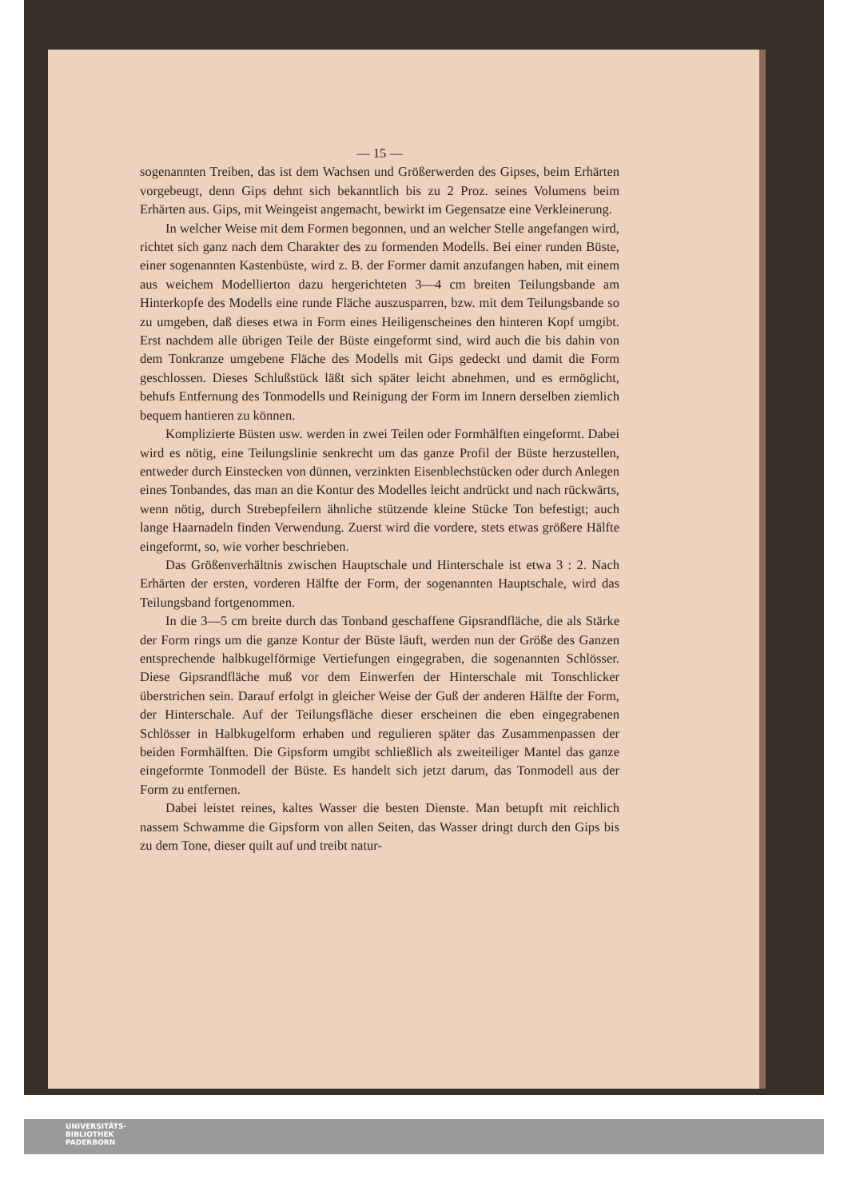— 15 —
sogenannten Treiben, das ist dem Wachsen und Größerwerden des Gipses, beim Erhärten vorgebeugt, denn Gips dehnt sich bekanntlich bis zu 2 Proz. seines Volumens beim Erhärten aus. Gips, mit Weingeist angemacht, bewirkt im Gegensatze eine Verkleinerung.
In welcher Weise mit dem Formen begonnen, und an welcher Stelle angefangen wird, richtet sich ganz nach dem Charakter des zu formenden Modells. Bei einer runden Büste, einer sogenannten Kastenbüste, wird z. B. der Former damit anzufangen haben, mit einem aus weichem Modellierton dazu hergerichteten 3—4 cm breiten Teilungsbande am Hinterkopfe des Modells eine runde Fläche auszusparren, bzw. mit dem Teilungsbande so zu umgeben, daß dieses etwa in Form eines Heiligenscheines den hinteren Kopf umgibt. Erst nachdem alle übrigen Teile der Büste eingeformt sind, wird auch die bis dahin von dem Tonkranze umgebene Fläche des Modells mit Gips gedeckt und damit die Form geschlossen. Dieses Schlußstück läßt sich später leicht abnehmen, und es ermöglicht, behufs Entfernung des Tonmodells und Reinigung der Form im Innern derselben ziemlich bequem hantieren zu können.
Komplizierte Büsten usw. werden in zwei Teilen oder Formhälften eingeformt. Dabei wird es nötig, eine Teilungslinie senkrecht um das ganze Profil der Büste herzustellen, entweder durch Einstecken von dünnen, verzinkten Eisenblechstücken oder durch Anlegen eines Tonbandes, das man an die Kontur des Modelles leicht andrückt und nach rückwärts, wenn nötig, durch Strebepfeilern ähnliche stützende kleine Stücke Ton befestigt; auch lange Haarnadeln finden Verwendung. Zuerst wird die vordere, stets etwas größere Hälfte eingeformt, so, wie vorher beschrieben.
Das Größenverhältnis zwischen Hauptschale und Hinterschale ist etwa 3 : 2. Nach Erhärten der ersten, vorderen Hälfte der Form, der sogenannten Hauptschale, wird das Teilungsband fortgenommen.
In die 3—5 cm breite durch das Tonband geschaffene Gipsrandfläche, die als Stärke der Form rings um die ganze Kontur der Büste läuft, werden nun der Größe des Ganzen entsprechende halbkugelförmige Vertiefungen eingegraben, die sogenannten Schlösser. Diese Gipsrandfläche muß vor dem Einwerfen der Hinterschale mit Tonschlicker überstrichen sein. Darauf erfolgt in gleicher Weise der Guß der anderen Hälfte der Form, der Hinterschale. Auf der Teilungsfläche dieser erscheinen die eben eingegrabenen Schlösser in Halbkugelform erhaben und regulieren später das Zusammenpassen der beiden Formhälften. Die Gipsform umgibt schließlich als zweiteiliger Mantel das ganze eingeformte Tonmodell der Büste. Es handelt sich jetzt darum, das Tonmodell aus der Form zu entfernen.
Dabei leistet reines, kaltes Wasser die besten Dienste. Man betupft mit reichlich nassem Schwamme die Gipsform von allen Seiten, das Wasser dringt durch den Gips bis zu dem Tone, dieser quilt auf und treibt natur-
UNIVERSITÄTS-
BIBLIOTHEK
PADERBORN